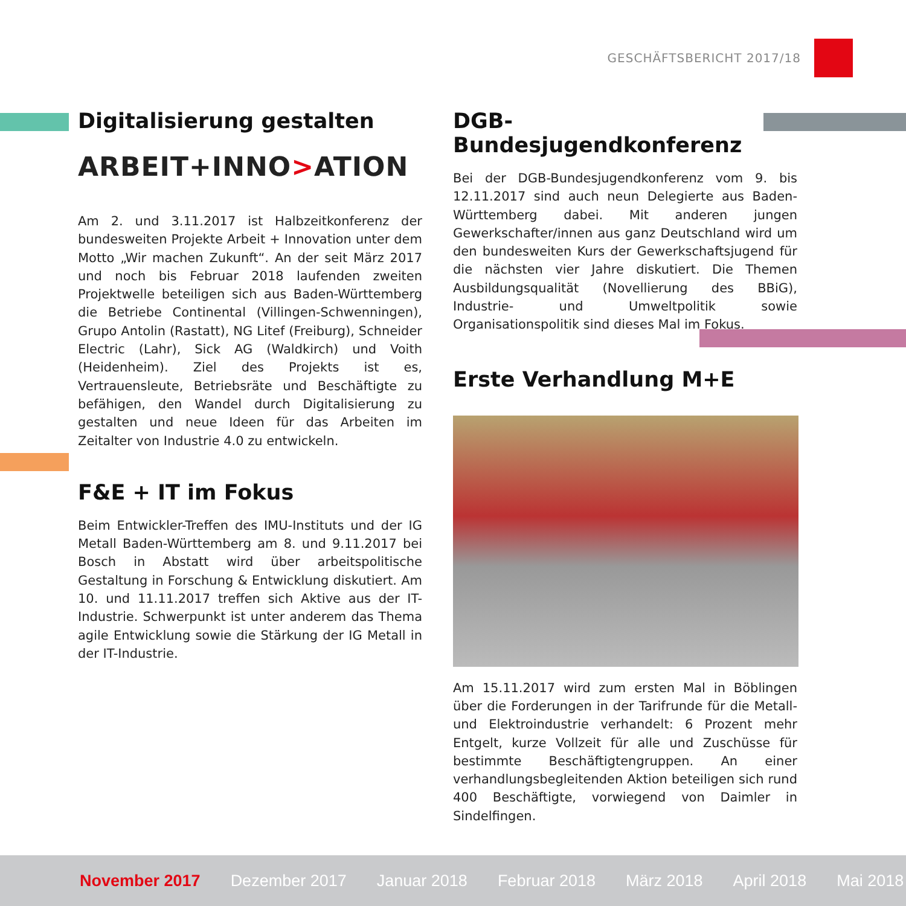GESCHÄFTSBERICHT 2017/18
Digitalisierung gestalten
ARBEIT+INNO>ATION
Am 2. und 3.11.2017 ist Halbzeitkonferenz der bundesweiten Projekte Arbeit + Innovation unter dem Motto „Wir machen Zukunft“. An der seit März 2017 und noch bis Februar 2018 laufenden zweiten Projektwelle beteiligen sich aus Baden-Württemberg die Betriebe Continental (Villingen-Schwenningen), Grupo Antolin (Rastatt), NG Litef (Freiburg), Schneider Electric (Lahr), Sick AG (Waldkirch) und Voith (Heidenheim). Ziel des Projekts ist es, Vertrauensleute, Betriebsräte und Beschäftigte zu befähigen, den Wandel durch Digitalisierung zu gestalten und neue Ideen für das Arbeiten im Zeitalter von Industrie 4.0 zu entwickeln.
F&E + IT im Fokus
Beim Entwickler-Treffen des IMU-Instituts und der IG Metall Baden-Württemberg am 8. und 9.11.2017 bei Bosch in Abstatt wird über arbeitspolitische Gestaltung in Forschung & Entwicklung diskutiert. Am 10. und 11.11.2017 treffen sich Aktive aus der IT-Industrie. Schwerpunkt ist unter anderem das Thema agile Entwicklung sowie die Stärkung der IG Metall in der IT-Industrie.
DGB-Bundesjugendkonferenz
Bei der DGB-Bundesjugendkonferenz vom 9. bis 12.11.2017 sind auch neun Delegierte aus Baden-Württemberg dabei. Mit anderen jungen Gewerkschafter/innen aus ganz Deutschland wird um den bundesweiten Kurs der Gewerkschaftsjugend für die nächsten vier Jahre diskutiert. Die Themen Ausbildungsqualität (Novellierung des BBiG), Industrie- und Umweltpolitik sowie Organisationspolitik sind dieses Mal im Fokus.
Erste Verhandlung M+E
Am 15.11.2017 wird zum ersten Mal in Böblingen über die Forderungen in der Tarifrunde für die Metall- und Elektroindustrie verhandelt: 6 Prozent mehr Entgelt, kurze Vollzeit für alle und Zuschüsse für bestimmte Beschäftigtengruppen. An einer verhandlungsbegleitenden Aktion beteiligen sich rund 400 Beschäftigte, vorwiegend von Daimler in Sindelfingen.
November 2017 Dezember 2017 Januar 2018 Februar 2018 März 2018 April 2018 Mai 2018